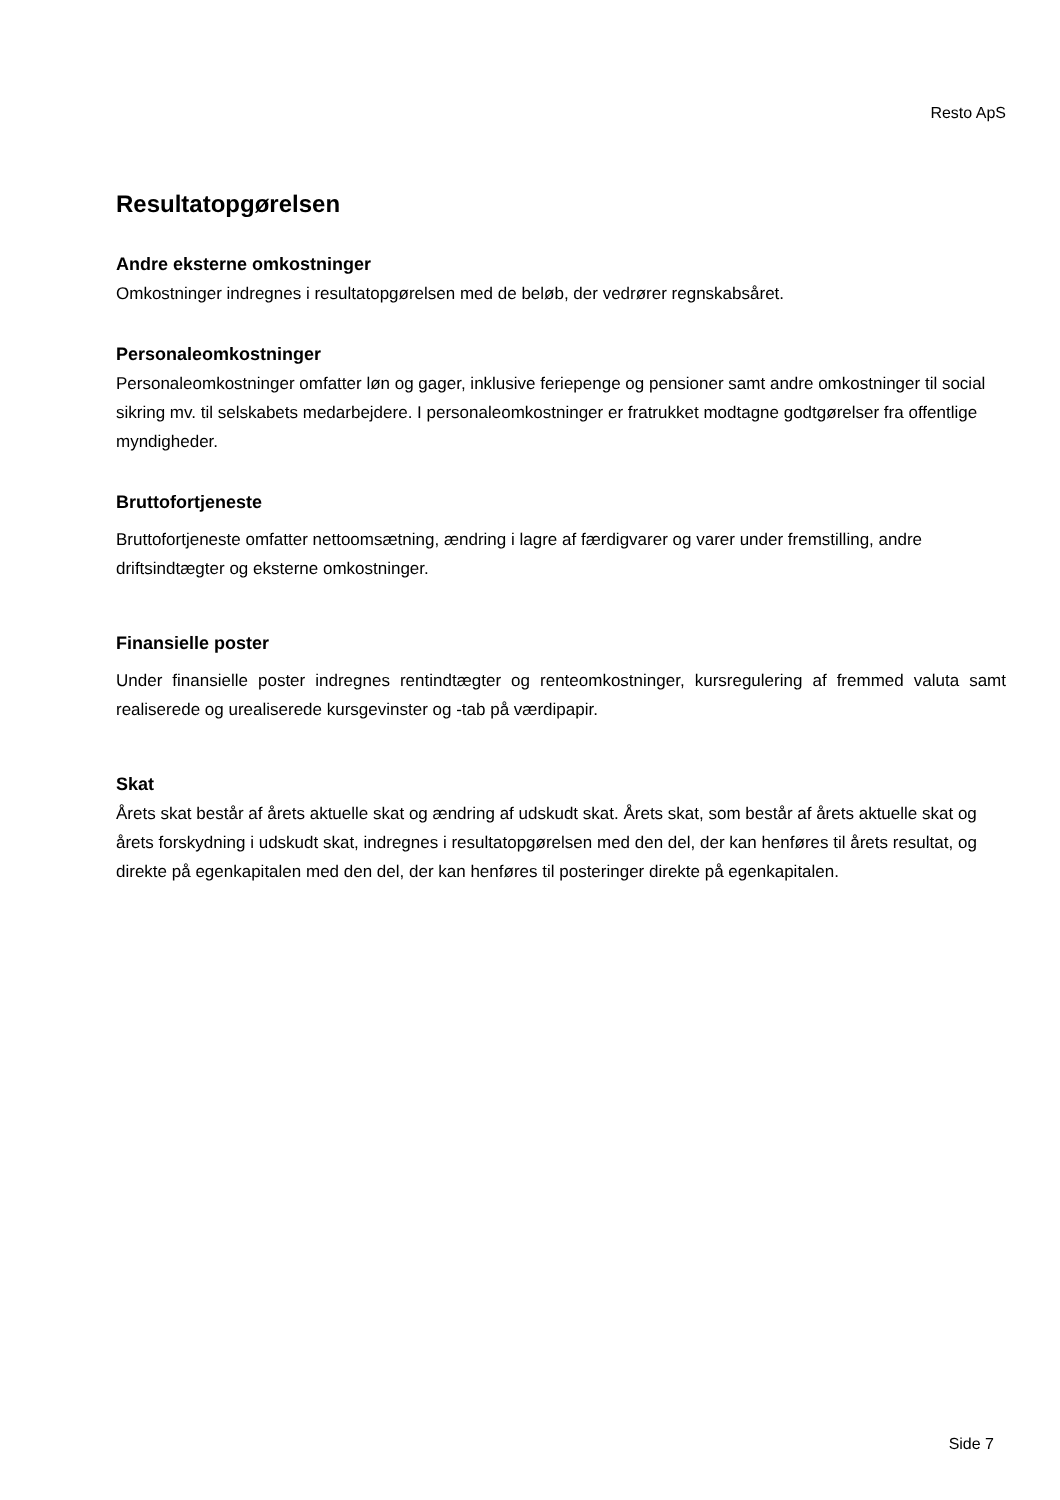Resto ApS
Resultatopgørelsen
Andre eksterne omkostninger
Omkostninger indregnes i resultatopgørelsen med de beløb, der vedrører regnskabsåret.
Personaleomkostninger
Personaleomkostninger omfatter løn og gager, inklusive feriepenge og pensioner samt andre omkostninger til social sikring mv. til selskabets medarbejdere. I personaleomkostninger er fratrukket modtagne godtgørelser fra offentlige myndigheder.
Bruttofortjeneste
Bruttofortjeneste omfatter nettoomsætning, ændring i lagre af færdigvarer og varer under fremstilling, andre driftsindtægter og eksterne omkostninger.
Finansielle poster
Under finansielle poster indregnes rentindtægter og renteomkostninger, kursregulering af fremmed valuta samt realiserede og urealiserede kursgevinster og -tab på værdipapir.
Skat
Årets skat består af årets aktuelle skat og ændring af udskudt skat. Årets skat, som består af årets aktuelle skat og årets forskydning i udskudt skat, indregnes i resultatopgørelsen med den del, der kan henføres til årets resultat, og direkte på egenkapitalen med den del, der kan henføres til posteringer direkte på egenkapitalen.
Side 7